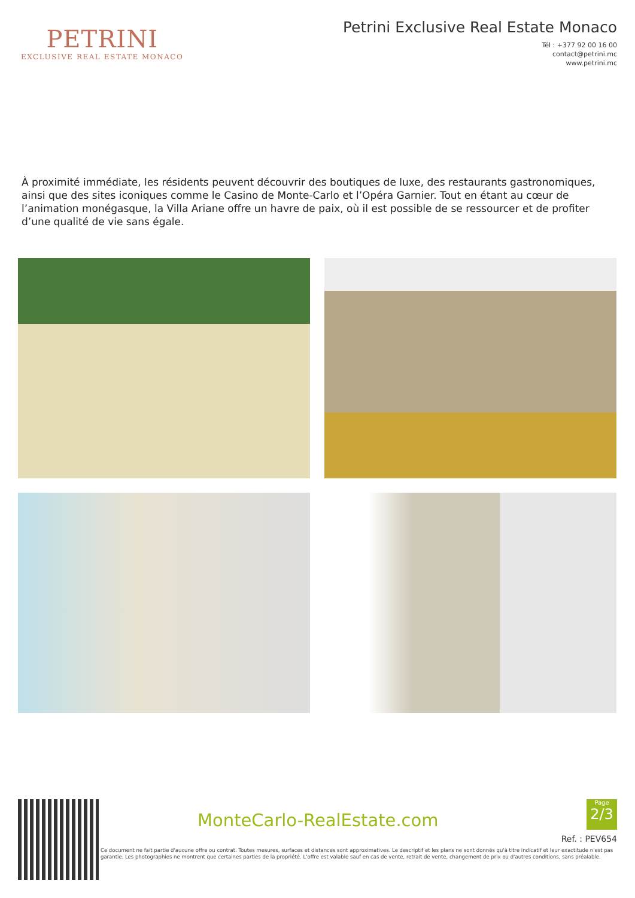PETRINI
EXCLUSIVE REAL ESTATE MONACO
Petrini Exclusive Real Estate Monaco
Tél : +377 92 00 16 00
contact@petrini.mc
www.petrini.mc
À proximité immédiate, les résidents peuvent découvrir des boutiques de luxe, des restaurants gastronomiques, ainsi que des sites iconiques comme le Casino de Monte-Carlo et l’Opéra Garnier. Tout en étant au cœur de l’animation monégasque, la Villa Ariane offre un havre de paix, où il est possible de se ressourcer et de profiter d’une qualité de vie sans égale.
MonteCarlo-RealEstate.com
Page
2/3
Ref. : PEV654
Ce document ne fait partie d'aucune offre ou contrat. Toutes mesures, surfaces et distances sont approximatives. Le descriptif et les plans ne sont donnés qu'à titre indicatif et leur exactitude n'est pas garantie. Les photographies ne montrent que certaines parties de la propriété. L'offre est valable sauf en cas de vente, retrait de vente, changement de prix ou d'autres conditions, sans préalable.